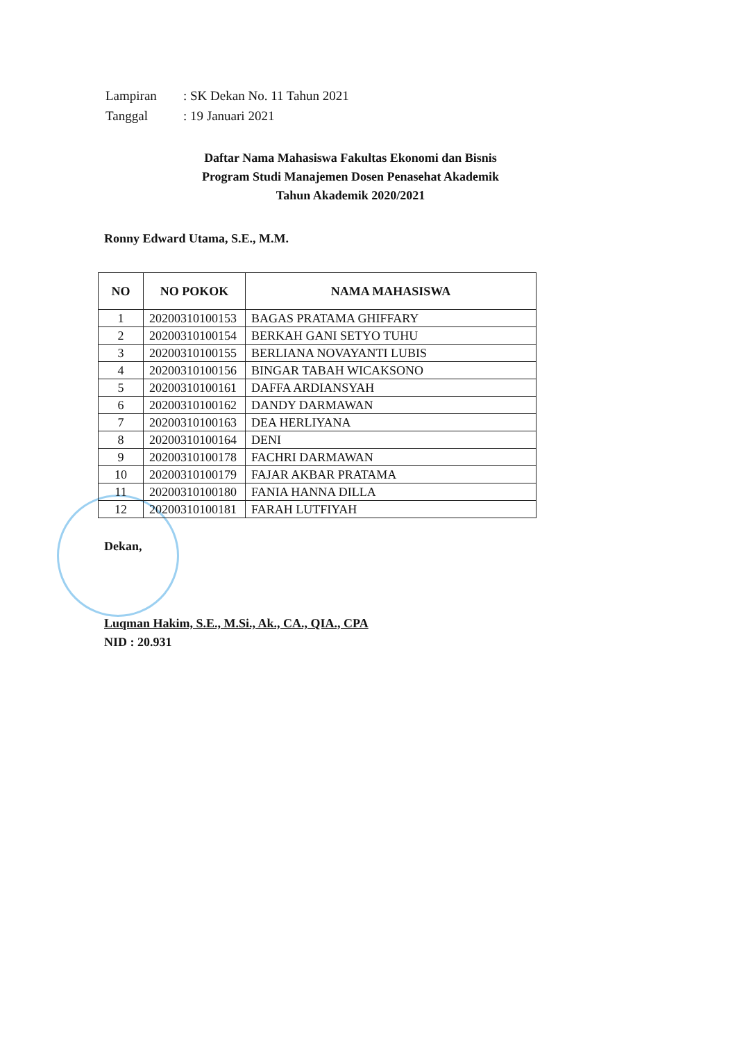| Lampiran | : SK Dekan No. 11 Tahun 2021 |
| Tanggal | : 19 Januari 2021 |
Daftar Nama Mahasiswa Fakultas Ekonomi dan Bisnis
Program Studi Manajemen Dosen Penasehat Akademik
Tahun Akademik 2020/2021
Ronny Edward Utama, S.E., M.M.
| NO | NO POKOK | NAMA MAHASISWA |
| --- | --- | --- |
| 1 | 20200310100153 | BAGAS PRATAMA GHIFFARY |
| 2 | 20200310100154 | BERKAH GANI SETYO TUHU |
| 3 | 20200310100155 | BERLIANA NOVAYANTI LUBIS |
| 4 | 20200310100156 | BINGAR TABAH WICAKSONO |
| 5 | 20200310100161 | DAFFA ARDIANSYAH |
| 6 | 20200310100162 | DANDY DARMAWAN |
| 7 | 20200310100163 | DEA HERLIYANA |
| 8 | 20200310100164 | DENI |
| 9 | 20200310100178 | FACHRI DARMAWAN |
| 10 | 20200310100179 | FAJAR AKBAR PRATAMA |
| 11 | 20200310100180 | FANIA HANNA DILLA |
| 12 | 20200310100181 | FARAH LUTFIYAH |
Dekan,
Luqman Hakim, S.E., M.Si., Ak., CA., QIA., CPA
NID : 20.931